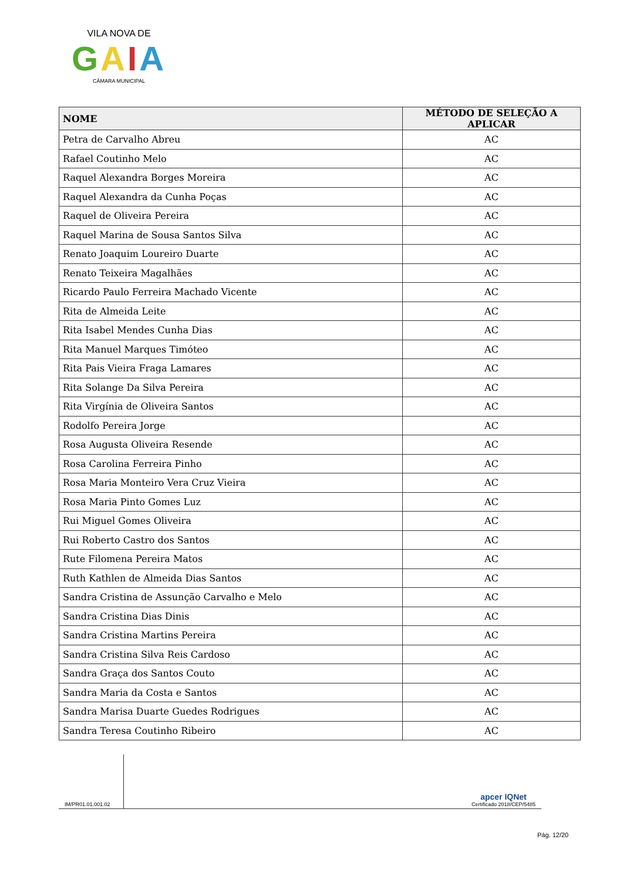VILA NOVA DE
GAIA
CÂMARA MUNICIPAL
| NOME | MÉTODO DE SELEÇÃO A APLICAR |
| --- | --- |
| Petra de Carvalho Abreu | AC |
| Rafael Coutinho Melo | AC |
| Raquel Alexandra Borges Moreira | AC |
| Raquel Alexandra da Cunha Poças | AC |
| Raquel de Oliveira Pereira | AC |
| Raquel Marina de Sousa Santos Silva | AC |
| Renato Joaquim Loureiro Duarte | AC |
| Renato Teixeira Magalhães | AC |
| Ricardo Paulo Ferreira Machado Vicente | AC |
| Rita de Almeida Leite | AC |
| Rita Isabel Mendes Cunha Dias | AC |
| Rita Manuel Marques Timóteo | AC |
| Rita Pais Vieira Fraga Lamares | AC |
| Rita Solange Da Silva Pereira | AC |
| Rita Virgínia de Oliveira Santos | AC |
| Rodolfo Pereira Jorge | AC |
| Rosa Augusta Oliveira Resende | AC |
| Rosa Carolina Ferreira Pinho | AC |
| Rosa Maria Monteiro Vera Cruz Vieira | AC |
| Rosa Maria Pinto Gomes Luz | AC |
| Rui Miguel Gomes Oliveira | AC |
| Rui Roberto Castro dos Santos | AC |
| Rute Filomena Pereira Matos | AC |
| Ruth Kathlen de Almeida Dias Santos | AC |
| Sandra Cristina de Assunção Carvalho e Melo | AC |
| Sandra Cristina Dias Dinis | AC |
| Sandra Cristina Martins Pereira | AC |
| Sandra Cristina Silva Reis Cardoso | AC |
| Sandra Graça dos Santos Couto | AC |
| Sandra Maria da Costa e Santos | AC |
| Sandra Marisa Duarte Guedes Rodrigues | AC |
| Sandra Teresa Coutinho Ribeiro | AC |
IM/PR01.01.001.02
apcer IQNet
Certificado 2018/CEP/5485
Pág. 12/20